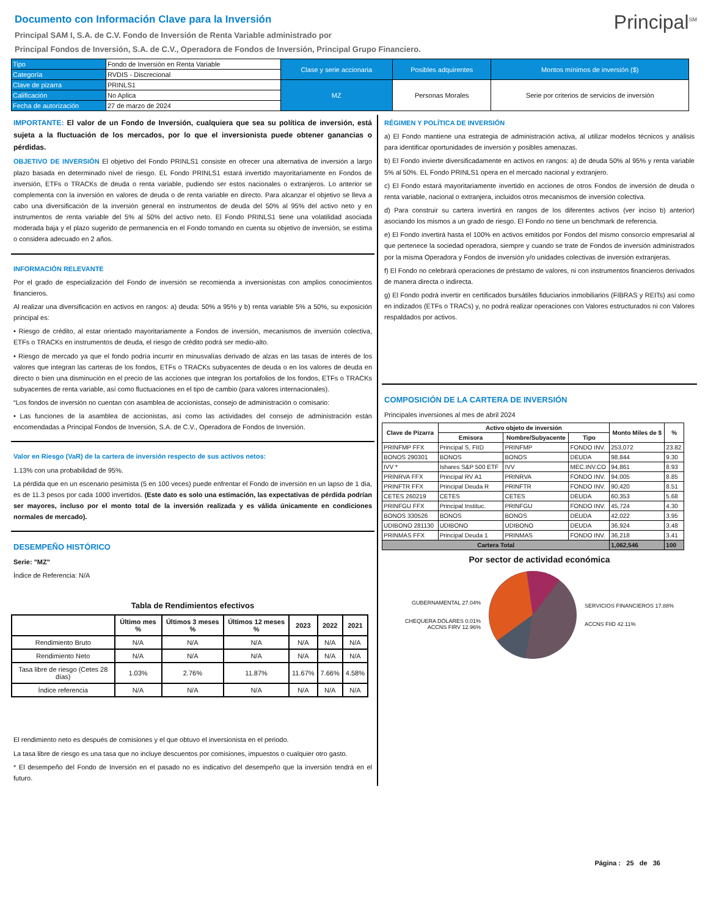Documento con Información Clave para la Inversión
Principal<sup>SM</sup>
Principal SAM I, S.A. de C.V. Fondo de Inversión de Renta Variable administrado por
Principal Fondos de Inversión, S.A. de C.V., Operadora de Fondos de Inversión, Principal Grupo Financiero.
| Tipo | Fondo de Inversión en Renta Variable | Clase y serie accionaria | Posibles adquirentes | Montos mínimos de inversión ($) |
| Categoría | RVDIS - Discrecional | | | |
| Clave de pizarra | PRINLS1 | MZ | Personas Morales | Serie por criterios de servicios de inversión |
| Calificación | No Aplica | | | |
| Fecha de autorización | 27 de marzo de 2024 | | | |
IMPORTANTE: El valor de un Fondo de Inversión, cualquiera que sea su política de inversión, está sujeta a la fluctuación de los mercados, por lo que el inversionista puede obtener ganancias o pérdidas.
OBJETIVO DE INVERSIÓN El objetivo del Fondo PRINLS1 consiste en ofrecer una alternativa de inversión a largo plazo basada en determinado nivel de riesgo. EL Fondo PRINLS1 estará invertido mayoritariamente en Fondos de inversión, ETFs o TRACKs de deuda o renta variable, pudiendo ser estos nacionales o extranjeros. Lo anterior se complementa con la inversión en valores de deuda o de renta variable en directo. Para alcanzar el objetivo se lleva a cabo una diversificación de la inversión general en instrumentos de deuda del 50% al 95% del activo neto y en instrumentos de renta variable del 5% al 50% del activo neto. El Fondo PRINLS1 tiene una volatilidad asociada moderada baja y el plazo sugerido de permanencia en el Fondo tomando en cuenta su objetivo de inversión, se estima o considera adecuado en 2 años.
INFORMACIÓN RELEVANTE
Por el grado de especialización del Fondo de inversión se recomienda a inversionistas con amplios conocimientos financieros.
Al realizar una diversificación en activos en rangos: a) deuda: 50% a 95% y b) renta variable 5% a 50%, su exposición principal es:
• Riesgo de crédito, al estar orientado mayoritariamente a Fondos de inversión, mecanismos de inversión colectiva, ETFs o TRACKs en instrumentos de deuda, el riesgo de crédito podrá ser medio-alto.
• Riesgo de mercado ya que el fondo podría incurrir en minusvalías derivado de alzas en las tasas de interés de los valores que integran las carteras de los fondos, ETFs o TRACKs subyacentes de deuda o en los valores de deuda en directo o bien una disminución en el precio de las acciones que integran los portafolios de los fondos, ETFs o TRACKs subyacentes de renta variable, así como fluctuaciones en el tipo de cambio (para valores internacionales).
“Los fondos de inversión no cuentan con asamblea de accionistas, consejo de administración o comisario:
• Las funciones de la asamblea de accionistas, así como las actividades del consejo de administración están encomendadas a Principal Fondos de Inversión, S.A. de C.V., Operadora de Fondos de Inversión.
Valor en Riesgo (VaR) de la cartera de inversión respecto de sus activos netos:
1.13% con una probabilidad de 95%.
La pérdida que en un escenario pesimista (5 en 100 veces) puede enfrentar el Fondo de inversión en un lapso de 1 día, es de 11.3 pesos por cada 1000 invertidos. (Este dato es solo una estimación, las expectativas de pérdida podrían ser mayores, incluso por el monto total de la inversión realizada y es válida únicamente en condiciones normales de mercado).
DESEMPEÑO HISTÓRICO
Serie: "MZ"
Índice de Referencia: N/A
Tabla de Rendimientos efectivos
| | Último mes % | Últimos 3 meses % | Últimos 12 meses % | 2023 | 2022 | 2021 |
| --- | --- | --- | --- | --- | --- | --- |
| Rendimiento Bruto | N/A | N/A | N/A | N/A | N/A | N/A |
| Rendimiento Neto | N/A | N/A | N/A | N/A | N/A | N/A |
| Tasa libre de riesgo (Cetes 28 días) | 1.03% | 2.76% | 11.87% | 11.67% | 7.66% | 4.58% |
| Índice referencia | N/A | N/A | N/A | N/A | N/A | N/A |
El rendimiento neto es después de comisiones y el que obtuvo el inversionista en el periodo.
La tasa libre de riesgo es una tasa que no incluye descuentos por comisiones, impuestos o cualquier otro gasto.
* El desempeño del Fondo de Inversión en el pasado no es indicativo del desempeño que la inversión tendrá en el futuro.
RÉGIMEN Y POLÍTICA DE INVERSIÓN
a) El Fondo mantiene una estrategia de administración activa, al utilizar modelos técnicos y análisis para identificar oportunidades de inversión y posibles amenazas.
b) El Fondo invierte diversificadamente en activos en rangos: a) de deuda 50% al 95% y renta variable 5% al 50%. EL Fondo PRINLS1 opera en el mercado nacional y extranjero.
c) El Fondo estará mayoritariamente invertido en acciones de otros Fondos de inversión de deuda o renta variable, nacional o extranjera, incluidos otros mecanismos de inversión colectiva.
d) Para construir su cartera invertirá en rangos de los diferentes activos (ver inciso b) anterior) asociando los mismos a un grado de riesgo. El Fondo no tiene un benchmark de referencia.
e) El Fondo invertirá hasta el 100% en activos emitidos por Fondos del mismo consorcio empresarial al que pertenece la sociedad operadora, siempre y cuando se trate de Fondos de inversión administrados por la misma Operadora y Fondos de inversión y/o unidades colectivas de inversión extranjeras.
f) El Fondo no celebrará operaciones de préstamo de valores, ni con instrumentos financieros derivados de manera directa o indirecta.
g) El Fondo podrá invertir en certificados bursátiles fiduciarios inmobiliarios (FIBRAS y REITs) así como en indizados (ETFs o TRACs) y, no podrá realizar operaciones con Valores estructurados ni con Valores respaldados por activos.
COMPOSICIÓN DE LA CARTERA DE INVERSIÓN
Principales inversiones al mes de abril 2024
| Clave de Pizarra | Activo objeto de inversión | | | Monto Miles de $ | % |
| --- | --- | --- | --- | --- | --- |
| | Emisora | Nombre/Subyacente | Tipo | | |
| PRINFMP FFX | Principal S, FIID | PRINFMP | FONDO INV. | 253,072 | 23.82 |
| BONOS 290301 | BONOS | BONOS | DEUDA | 98,844 | 9.30 |
| IVV * | Ishares S&P 500 ETF | IVV | MEC.INV.CO | 94,861 | 8.93 |
| PRINRVA FFX | Principal RV A1 | PRINRVA | FONDO INV. | 94,005 | 8.85 |
| PRINFTR FFX | Principal Deuda R | PRINFTR | FONDO INV. | 90,420 | 8.51 |
| CETES 260219 | CETES | CETES | DEUDA | 60,353 | 5.68 |
| PRINFGU FFX | Principal Instituc. | PRINFGU | FONDO INV. | 45,724 | 4.30 |
| BONOS 330526 | BONOS | BONOS | DEUDA | 42,022 | 3.95 |
| UDIBONO 281130 | UDIBONO | UDIBONO | DEUDA | 36,924 | 3.48 |
| PRINMAS FFX | Principal Deuda 1 | PRINMAS | FONDO INV. | 36,218 | 3.41 |
| Cartera Total | | | | 1,062,546 | 100 |
Por sector de actividad económica
GUBERNAMENTAL 27.04%
CHEQUERA DÓLARES 0.01%
ACCNS FIRV 12.96%
SERVICIOS FINANCIEROS 17.88%
ACCNS FIID 42.11%
Página : 25 de 36